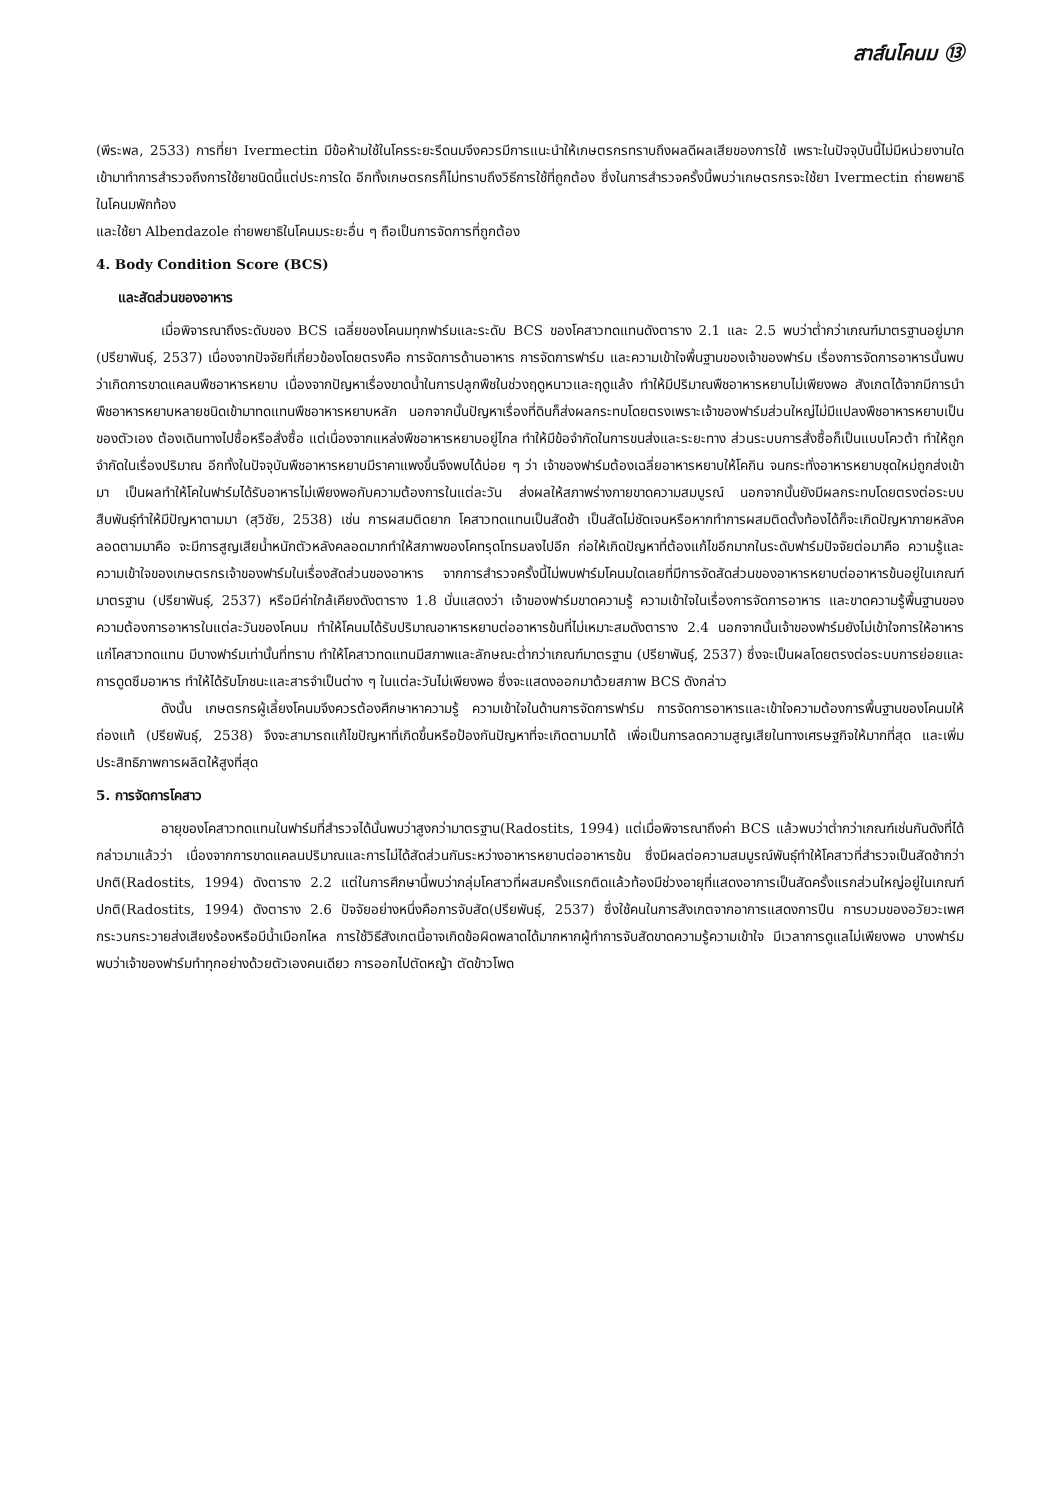สาส์นโคนม ⑬
(พีระพล, 2533) การที่ยา Ivermectin มีข้อห้ามใช้ในโครระยะรีดนมจึงควรมีการแนะนำให้เกษตรกรทราบถึงผลดีผลเสียของการใช้ เพราะในปัจจุบันนี้ไม่มีหน่วยงานใดเข้ามาทำการสำรวจถึงการใช้ยาชนิดนี้แต่ประการใด อีกทั้งเกษตรกรก็ไม่ทราบถึงวิธีการใช้ที่ถูกต้อง ซึ่งในการสำรวจครั้งนี้พบว่าเกษตรกรจะใช้ยา Ivermectin ถ่ายพยาธิในโคนมพักท้อง
และใช้ยา Albendazole ถ่ายพยาธิในโคนมระยะอื่น ๆ ถือเป็นการจัดการที่ถูกต้อง
4. Body Condition Score (BCS)
และสัดส่วนของอาหาร
เมื่อพิจารณาถึงระดับของ BCS เฉลี่ยของโคนมทุกฟาร์มและระดับ BCS ของโคสาวทดแทนดังตาราง 2.1 และ 2.5 พบว่าต่ำกว่าเกณฑ์มาตรฐานอยู่มาก (ปรียาพันธุ์, 2537) เนื่องจากปัจจัยที่เกี่ยวข้องโดยตรงคือ การจัดการด้านอาหาร การจัดการฟาร์ม และความเข้าใจพื้นฐานของเจ้าของฟาร์ม เรื่องการจัดการอาหารนั้นพบว่าเกิดการขาดแคลนพืชอาหารหยาบ เนื่องจากปัญหาเรื่องขาดน้ำในการปลูกพืชในช่วงฤดูหนาวและฤดูแล้ง ทำให้มีปริมาณพืชอาหารหยาบไม่เพียงพอ สังเกตได้จากมีการนำพืชอาหารหยาบหลายชนิดเข้ามาทดแทนพืชอาหารหยาบหลัก นอกจากนั้นปัญหาเรื่องที่ดินก็ส่งผลกระทบโดยตรงเพราะเจ้าของฟาร์มส่วนใหญ่ไม่มีแปลงพืชอาหารหยาบเป็นของตัวเอง ต้องเดินทางไปซื้อหรือสั่งซื้อ แต่เนื่องจากแหล่งพืชอาหารหยาบอยู่ไกล ทำให้มีข้อจำกัดในการขนส่งและระยะทาง ส่วนระบบการสั่งซื้อก็เป็นแบบโควต้า ทำให้ถูกจำกัดในเรื่องปริมาณ อีกทั้งในปัจจุบันพืชอาหารหยาบมีราคาแพงขึ้นจึงพบได้บ่อย ๆ ว่า เจ้าของฟาร์มต้องเฉลี่ยอาหารหยาบให้โคกิน จนกระทั่งอาหารหยาบชุดใหม่ถูกส่งเข้ามา เป็นผลทำให้โคในฟาร์มได้รับอาหารไม่เพียงพอกับความต้องการในแต่ละวัน ส่งผลให้สภาพร่างกายขาดความสมบูรณ์ นอกจากนั้นยังมีผลกระทบโดยตรงต่อระบบสืบพันธุ์ทำให้มีปัญหาตามมา (สุวิชัย, 2538) เช่น การผสมติดยาก โคสาวทดแทนเป็นสัดช้า เป็นสัดไม่ชัดเจนหรือหากทำการผสมติดตั้งท้องได้ก็จะเกิดปัญหาภายหลังคลอดตามมาคือ จะมีการสูญเสียน้ำหนักตัวหลังคลอดมากทำให้สภาพของโคทรุดโทรมลงไปอีก ก่อให้เกิดปัญหาที่ต้องแก้ไขอีกมากในระดับฟาร์มปัจจัยต่อมาคือ ความรู้และความเข้าใจของเกษตรกรเจ้าของฟาร์มในเรื่องสัดส่วนของอาหาร จากการสำรวจครั้งนี้ไม่พบฟาร์มโคนมใดเลยที่มีการจัดสัดส่วนของอาหารหยาบต่ออาหารข้นอยู่ในเกณฑ์มาตรฐาน (ปรียาพันธุ์, 2537) หรือมีค่าใกล้เคียงดังตาราง 1.8 นั่นแสดงว่า เจ้าของฟาร์มขาดความรู้ ความเข้าใจในเรื่องการจัดการอาหาร และขาดความรู้พื้นฐานของความต้องการอาหารในแต่ละวันของโคนม ทำให้โคนมได้รับปริมาณอาหารหยาบต่ออาหารข้นที่ไม่เหมาะสมดังตาราง 2.4 นอกจากนั้นเจ้าของฟาร์มยังไม่เข้าใจการให้อาหารแก่โคสาวทดแทน มีบางฟาร์มเท่านั้นที่ทราบ ทำให้โคสาวทดแทนมีสภาพและลักษณะต่ำกว่าเกณฑ์มาตรฐาน (ปรียาพันธุ์, 2537) ซึ่งจะเป็นผลโดยตรงต่อระบบการย่อยและการดูดซึมอาหาร ทำให้ได้รับโภชนะและสารจำเป็นต่าง ๆ ในแต่ละวันไม่เพียงพอ ซึ่งจะแสดงออกมาด้วยสภาพ BCS ดังกล่าว
ดังนั้น เกษตรกรผู้เลี้ยงโคนมจึงควรต้องศึกษาหาความรู้ ความเข้าใจในด้านการจัดการฟาร์ม การจัดการอาหารและเข้าใจความต้องการพื้นฐานของโคนมให้ถ่องแท้ (ปรียพันธุ์, 2538) จึงจะสามารถแก้ไขปัญหาที่เกิดขึ้นหรือป้องกันปัญหาที่จะเกิดตามมาได้ เพื่อเป็นการลดความสูญเสียในทางเศรษฐกิจให้มากที่สุด และเพิ่มประสิทธิภาพการผลิตให้สูงที่สุด
5. การจัดการโคสาว
อายุของโคสาวทดแทนในฟาร์มที่สำรวจได้นั้นพบว่าสูงกว่ามาตรฐาน(Radostits, 1994) แต่เมื่อพิจารณาถึงค่า BCS แล้วพบว่าต่ำกว่าเกณฑ์เช่นกันดังที่ได้กล่าวมาแล้วว่า เนื่องจากการขาดแคลนปริมาณและการไม่ได้สัดส่วนกันระหว่างอาหารหยาบต่ออาหารข้น ซึ่งมีผลต่อความสมบูรณ์พันธุ์ทำให้โคสาวที่สำรวจเป็นสัดช้ากว่าปกติ(Radostits, 1994) ดังตาราง 2.2 แต่ในการศึกษานี้พบว่ากลุ่มโคสาวที่ผสมครั้งแรกติดแล้วท้องมีช่วงอายุที่แสดงอาการเป็นสัดครั้งแรกส่วนใหญ่อยู่ในเกณฑ์ปกติ(Radostits, 1994) ดังตาราง 2.6 ปัจจัยอย่างหนึ่งคือการจับสัด(ปรียพันธุ์, 2537) ซึ่งใช้คนในการสังเกตจากอาการแสดงการปีน การบวมของอวัยวะเพศ กระวนกระวายส่งเสียงร้องหรือมีน้ำเมือกไหล การใช้วิธีสังเกตนี้อาจเกิดข้อผิดพลาดได้มากหากผู้ทำการจับสัดขาดความรู้ความเข้าใจ มีเวลาการดูแลไม่เพียงพอ บางฟาร์มพบว่าเจ้าของฟาร์มทำทุกอย่างด้วยตัวเองคนเดียว การออกไปตัดหญ้า ตัดข้าวโพด